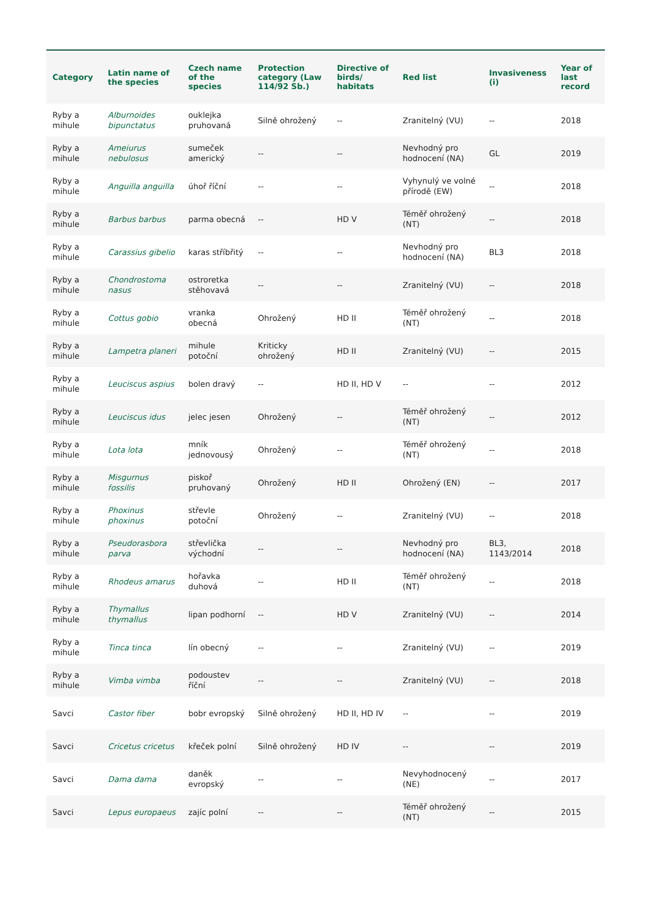| Category | Latin name of the species | Czech name of the species | Protection category (Law 114/92 Sb.) | Directive of birds/ habitats | Red list | Invasiveness (i) | Year of last record |
| --- | --- | --- | --- | --- | --- | --- | --- |
| Ryby a mihule | Alburnoides bipunctatus | ouklejka pruhovaná | Silně ohrožený | -- | Zranitelný (VU) | -- | 2018 |
| Ryby a mihule | Ameiurus nebulosus | sumeček americký | -- | -- | Nevhodný pro hodnocení (NA) | GL | 2019 |
| Ryby a mihule | Anguilla anguilla | úhoř říční | -- | -- | Vyhynulý ve volné přírodě (EW) | -- | 2018 |
| Ryby a mihule | Barbus barbus | parma obecná | -- | HD V | Téměř ohrožený (NT) | -- | 2018 |
| Ryby a mihule | Carassius gibelio | karas stříbřitý | -- | -- | Nevhodný pro hodnocení (NA) | BL3 | 2018 |
| Ryby a mihule | Chondrostoma nasus | ostroretka stěhovavá | -- | -- | Zranitelný (VU) | -- | 2018 |
| Ryby a mihule | Cottus gobio | vranka obecná | Ohrožený | HD II | Téměř ohrožený (NT) | -- | 2018 |
| Ryby a mihule | Lampetra planeri | mihule potoční | Kriticky ohrožený | HD II | Zranitelný (VU) | -- | 2015 |
| Ryby a mihule | Leuciscus aspius | bolen dravý | -- | HD II, HD V | -- | -- | 2012 |
| Ryby a mihule | Leuciscus idus | jelec jesen | Ohrožený | -- | Téměř ohrožený (NT) | -- | 2012 |
| Ryby a mihule | Lota lota | mník jednovousý | Ohrožený | -- | Téměř ohrožený (NT) | -- | 2018 |
| Ryby a mihule | Misgurnus fossilis | piskoř pruhovaný | Ohrožený | HD II | Ohrožený (EN) | -- | 2017 |
| Ryby a mihule | Phoxinus phoxinus | střevle potoční | Ohrožený | -- | Zranitelný (VU) | -- | 2018 |
| Ryby a mihule | Pseudorasbora parva | střevlička východní | -- | -- | Nevhodný pro hodnocení (NA) | BL3, 1143/2014 | 2018 |
| Ryby a mihule | Rhodeus amarus | hořavka duhová | -- | HD II | Téměř ohrožený (NT) | -- | 2018 |
| Ryby a mihule | Thymallus thymallus | lipan podhorní | -- | HD V | Zranitelný (VU) | -- | 2014 |
| Ryby a mihule | Tinca tinca | lín obecný | -- | -- | Zranitelný (VU) | -- | 2019 |
| Ryby a mihule | Vimba vimba | podoustev říční | -- | -- | Zranitelný (VU) | -- | 2018 |
| Savci | Castor fiber | bobr evropský | Silně ohrožený | HD II, HD IV | -- | -- | 2019 |
| Savci | Cricetus cricetus | křeček polní | Silně ohrožený | HD IV | -- | -- | 2019 |
| Savci | Dama dama | daněk evropský | -- | -- | Nevyhodnocený (NE) | -- | 2017 |
| Savci | Lepus europaeus | zajíc polní | -- | -- | Téměř ohrožený (NT) | -- | 2015 |